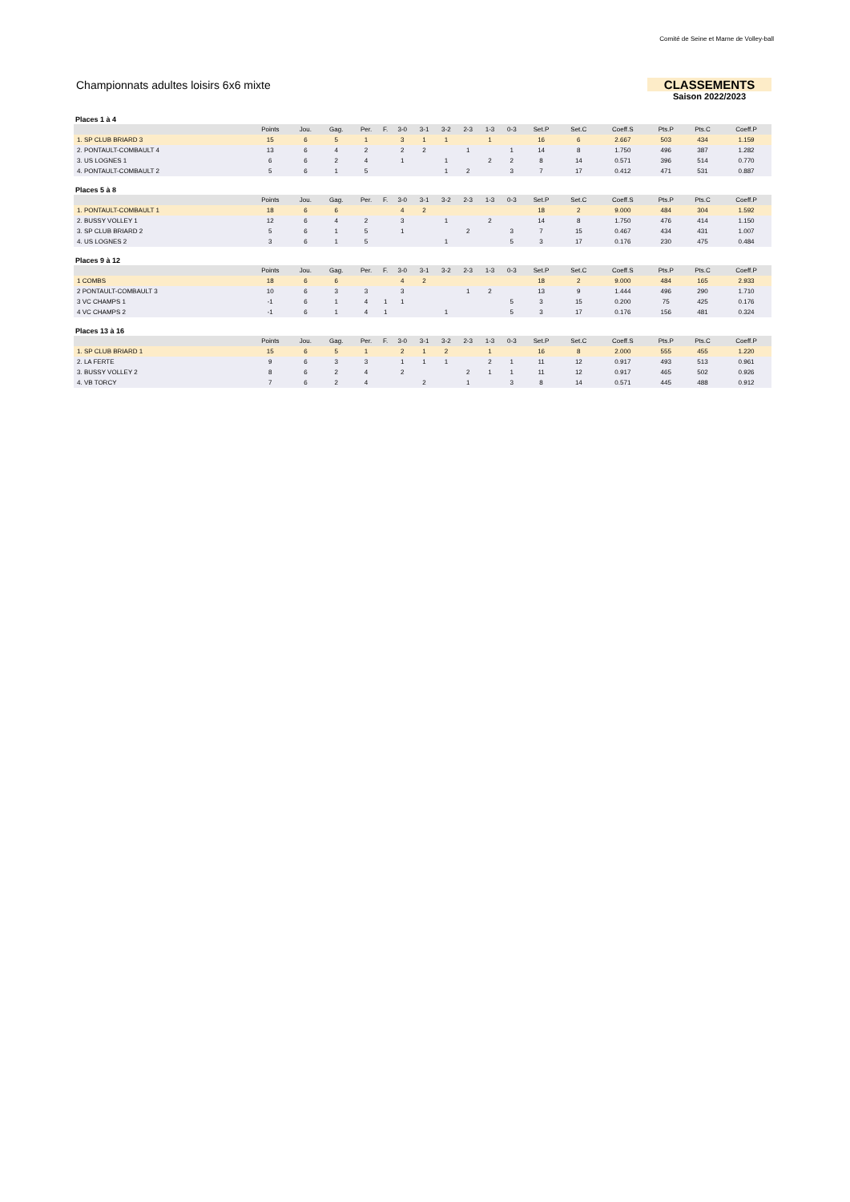Comité de Seine et Marne de Volley-ball
Championnats adultes loisirs 6x6 mixte
CLASSEMENTS
Saison 2022/2023
Places 1 à 4
| | Points | Jou. | Gag. | Per. | F. | 3-0 | 3-1 | 3-2 | 2-3 | 1-3 | 0-3 | Set.P | Set.C | Coeff.S | Pts.P | Pts.C | Coeff.P |
| --- | --- | --- | --- | --- | --- | --- | --- | --- | --- | --- | --- | --- | --- | --- | --- | --- | --- |
| 1. SP CLUB BRIARD 3 | 15 | 6 | 5 | 1 | | 3 | 1 | 1 | | 1 | | 16 | 6 | 2.667 | 503 | 434 | 1.159 |
| 2. PONTAULT-COMBAULT 4 | 13 | 6 | 4 | 2 | | 2 | 2 | | 1 | | 1 | 14 | 8 | 1.750 | 496 | 387 | 1.282 |
| 3. US LOGNES 1 | 6 | 6 | 2 | 4 | | 1 | | 1 | | 2 | 2 | 8 | 14 | 0.571 | 396 | 514 | 0.770 |
| 4. PONTAULT-COMBAULT 2 | 5 | 6 | 1 | 5 | | | | 1 | 2 | | 3 | 7 | 17 | 0.412 | 471 | 531 | 0.887 |
Places 5 à 8
| | Points | Jou. | Gag. | Per. | F. | 3-0 | 3-1 | 3-2 | 2-3 | 1-3 | 0-3 | Set.P | Set.C | Coeff.S | Pts.P | Pts.C | Coeff.P |
| --- | --- | --- | --- | --- | --- | --- | --- | --- | --- | --- | --- | --- | --- | --- | --- | --- | --- |
| 1. PONTAULT-COMBAULT 1 | 18 | 6 | 6 | | | 4 | 2 | | | | | 18 | 2 | 9.000 | 484 | 304 | 1.592 |
| 2. BUSSY VOLLEY 1 | 12 | 6 | 4 | 2 | | 3 | | 1 | | 2 | | 14 | 8 | 1.750 | 476 | 414 | 1.150 |
| 3. SP CLUB BRIARD 2 | 5 | 6 | 1 | 5 | | 1 | | | 2 | | 3 | 7 | 15 | 0.467 | 434 | 431 | 1.007 |
| 4. US LOGNES 2 | 3 | 6 | 1 | 5 | | | | 1 | | | 5 | 3 | 17 | 0.176 | 230 | 475 | 0.484 |
Places 9 à 12
| | Points | Jou. | Gag. | Per. | F. | 3-0 | 3-1 | 3-2 | 2-3 | 1-3 | 0-3 | Set.P | Set.C | Coeff.S | Pts.P | Pts.C | Coeff.P |
| --- | --- | --- | --- | --- | --- | --- | --- | --- | --- | --- | --- | --- | --- | --- | --- | --- | --- |
| 1 COMBS | 18 | 6 | 6 | | | 4 | 2 | | | | | 18 | 2 | 9.000 | 484 | 165 | 2.933 |
| 2 PONTAULT-COMBAULT 3 | 10 | 6 | 3 | 3 | | 3 | | | 1 | 2 | | 13 | 9 | 1.444 | 496 | 290 | 1.710 |
| 3 VC CHAMPS 1 | -1 | 6 | 1 | 4 | 1 | 1 | | | | | 5 | 3 | 15 | 0.200 | 75 | 425 | 0.176 |
| 4 VC CHAMPS 2 | -1 | 6 | 1 | 4 | 1 | | | 1 | | | 5 | 3 | 17 | 0.176 | 156 | 481 | 0.324 |
Places 13 à 16
| | Points | Jou. | Gag. | Per. | F. | 3-0 | 3-1 | 3-2 | 2-3 | 1-3 | 0-3 | Set.P | Set.C | Coeff.S | Pts.P | Pts.C | Coeff.P |
| --- | --- | --- | --- | --- | --- | --- | --- | --- | --- | --- | --- | --- | --- | --- | --- | --- | --- |
| 1. SP CLUB BRIARD 1 | 15 | 6 | 5 | 1 | | 2 | 1 | 2 | | 1 | | 16 | 8 | 2.000 | 555 | 455 | 1.220 |
| 2. LA FERTE | 9 | 6 | 3 | 3 | | 1 | 1 | 1 | | 2 | 1 | 11 | 12 | 0.917 | 493 | 513 | 0.961 |
| 3. BUSSY VOLLEY 2 | 8 | 6 | 2 | 4 | | 2 | | | 2 | 1 | 1 | 11 | 12 | 0.917 | 465 | 502 | 0.926 |
| 4. VB TORCY | 7 | 6 | 2 | 4 | | | 2 | | 1 | | 3 | 8 | 14 | 0.571 | 445 | 488 | 0.912 |